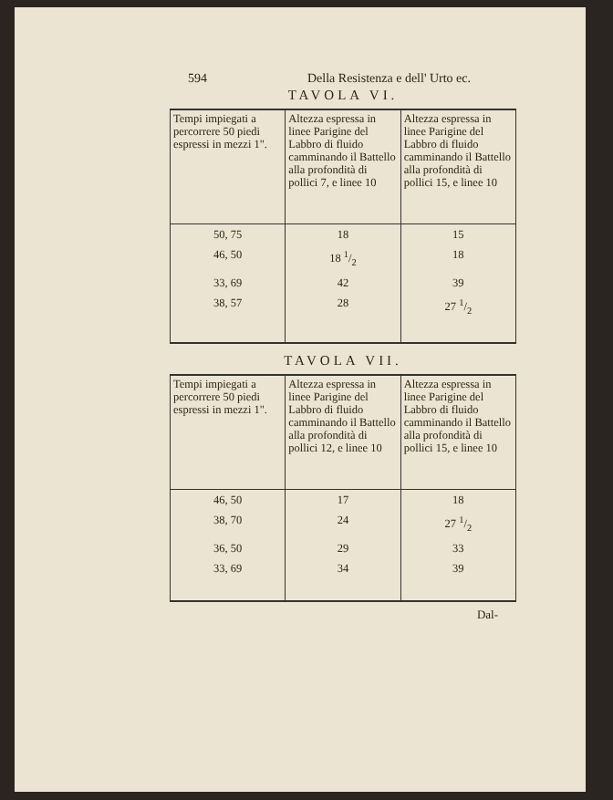594 Della Resistenza e dell' Urto ec.
TAVOLA VI.
| Tempi impiegati a percorrere 50 piedi espressi in mezzi 1". | Altezza espressa in linee Parigine del Labbro di fluido camminando il Battello alla profondità di pollici 7, e linee 10 | Altezza espressa in linee Parigine del Labbro di fluido camminando il Battello alla profondità di pollici 15, e linee 10 |
| 50, 75 | 18 | 15 |
| 46, 50 | 18 1/2 | 18 |
| 33, 69 | 42 | 39 |
| 38, 57 | 28 | 27 1/2 |
TAVOLA VII.
| Tempi impiegati a percorrere 50 piedi espressi in mezzi 1". | Altezza espressa in linee Parigine del Labbro di fluido camminando il Battello alla profondità di pollici 12, e linee 10 | Altezza espressa in linee Parigine del Labbro di fluido camminando il Battello alla profondità di pollici 15, e linee 10 |
| 46, 50 | 17 | 18 |
| 38, 70 | 24 | 27 1/2 |
| 36, 50 | 29 | 33 |
| 33, 69 | 34 | 39 |
Dal-